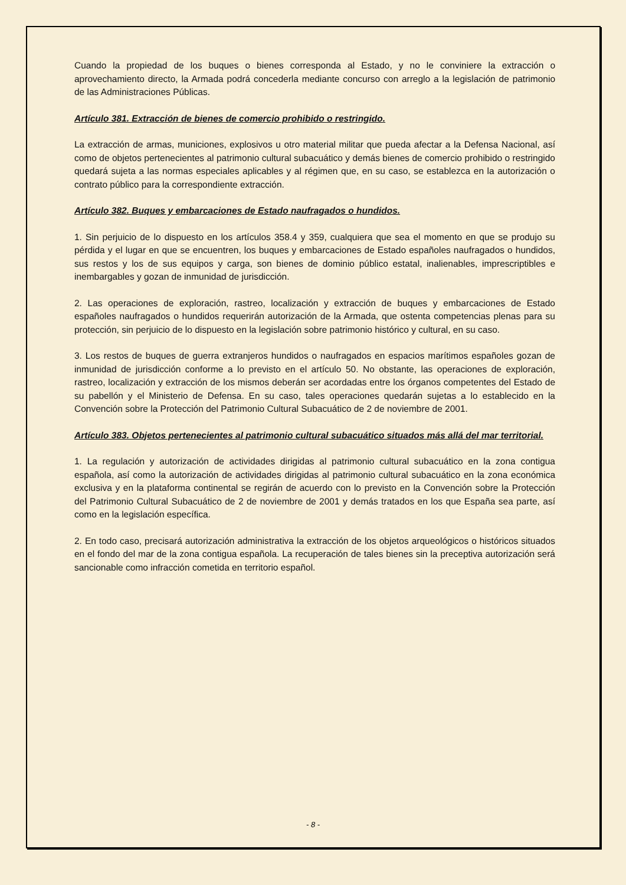Cuando la propiedad de los buques o bienes corresponda al Estado, y no le conviniere la extracción o aprovechamiento directo, la Armada podrá concederla mediante concurso con arreglo a la legislación de patrimonio de las Administraciones Públicas.
Artículo 381. Extracción de bienes de comercio prohibido o restringido.
La extracción de armas, municiones, explosivos u otro material militar que pueda afectar a la Defensa Nacional, así como de objetos pertenecientes al patrimonio cultural subacuático y demás bienes de comercio prohibido o restringido quedará sujeta a las normas especiales aplicables y al régimen que, en su caso, se establezca en la autorización o contrato público para la correspondiente extracción.
Artículo 382. Buques y embarcaciones de Estado naufragados o hundidos.
1. Sin perjuicio de lo dispuesto en los artículos 358.4 y 359, cualquiera que sea el momento en que se produjo su pérdida y el lugar en que se encuentren, los buques y embarcaciones de Estado españoles naufragados o hundidos, sus restos y los de sus equipos y carga, son bienes de dominio público estatal, inalienables, imprescriptibles e inembargables y gozan de inmunidad de jurisdicción.
2. Las operaciones de exploración, rastreo, localización y extracción de buques y embarcaciones de Estado españoles naufragados o hundidos requerirán autorización de la Armada, que ostenta competencias plenas para su protección, sin perjuicio de lo dispuesto en la legislación sobre patrimonio histórico y cultural, en su caso.
3. Los restos de buques de guerra extranjeros hundidos o naufragados en espacios marítimos españoles gozan de inmunidad de jurisdicción conforme a lo previsto en el artículo 50. No obstante, las operaciones de exploración, rastreo, localización y extracción de los mismos deberán ser acordadas entre los órganos competentes del Estado de su pabellón y el Ministerio de Defensa. En su caso, tales operaciones quedarán sujetas a lo establecido en la Convención sobre la Protección del Patrimonio Cultural Subacuático de 2 de noviembre de 2001.
Artículo 383. Objetos pertenecientes al patrimonio cultural subacuático situados más allá del mar territorial.
1. La regulación y autorización de actividades dirigidas al patrimonio cultural subacuático en la zona contigua española, así como la autorización de actividades dirigidas al patrimonio cultural subacuático en la zona económica exclusiva y en la plataforma continental se regirán de acuerdo con lo previsto en la Convención sobre la Protección del Patrimonio Cultural Subacuático de 2 de noviembre de 2001 y demás tratados en los que España sea parte, así como en la legislación específica.
2. En todo caso, precisará autorización administrativa la extracción de los objetos arqueológicos o históricos situados en el fondo del mar de la zona contigua española. La recuperación de tales bienes sin la preceptiva autorización será sancionable como infracción cometida en territorio español.
- 8 -